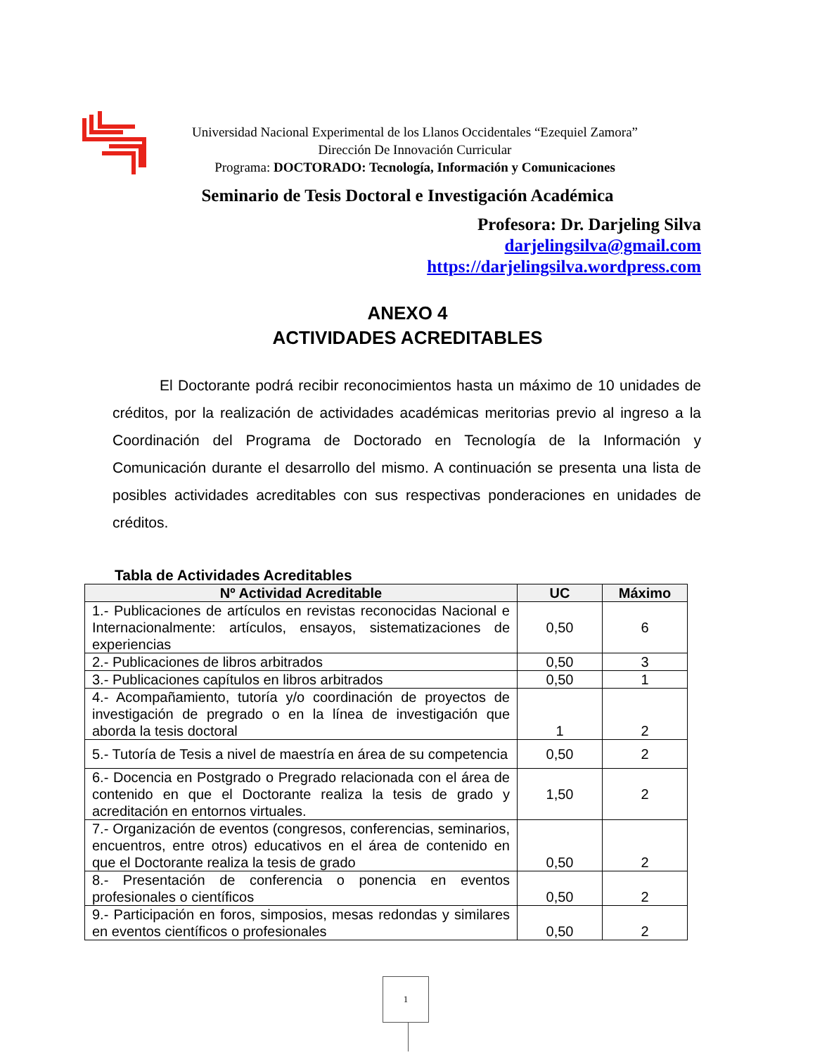Universidad Nacional Experimental de los Llanos Occidentales “Ezequiel Zamora”
Dirección De Innovación Curricular
Programa: DOCTORADO: Tecnología, Información y Comunicaciones
Seminario de Tesis Doctoral e Investigación Académica
Profesora: Dr. Darjeling Silva
darjelingsilva@gmail.com
https://darjelingsilva.wordpress.com
ANEXO 4
ACTIVIDADES ACREDITABLES
El Doctorante podrá recibir reconocimientos hasta un máximo de 10 unidades de créditos, por la realización de actividades académicas meritorias previo al ingreso a la Coordinación del Programa de Doctorado en Tecnología de la Información y Comunicación durante el desarrollo del mismo. A continuación se presenta una lista de posibles actividades acreditables con sus respectivas ponderaciones en unidades de créditos.
Tabla de Actividades Acreditables
| Nº Actividad Acreditable | UC | Máximo |
| --- | --- | --- |
| 1.- Publicaciones de artículos en revistas reconocidas Nacional e Internacionalmente: artículos, ensayos, sistematizaciones de experiencias | 0,50 | 6 |
| 2.- Publicaciones de libros arbitrados | 0,50 | 3 |
| 3.- Publicaciones capítulos en libros arbitrados | 0,50 | 1 |
| 4.- Acompañamiento, tutoría y/o coordinación de proyectos de investigación de pregrado o en la línea de investigación que aborda la tesis doctoral | 1 | 2 |
| 5.- Tutoría de Tesis a nivel de maestría en área de su competencia | 0,50 | 2 |
| 6.- Docencia en Postgrado o Pregrado relacionada con el área de contenido en que el Doctorante realiza la tesis de grado y acreditación en entornos virtuales. | 1,50 | 2 |
| 7.- Organización de eventos (congresos, conferencias, seminarios, encuentros, entre otros) educativos en el área de contenido en que el Doctorante realiza la tesis de grado | 0,50 | 2 |
| 8.- Presentación de conferencia o ponencia en eventos profesionales o científicos | 0,50 | 2 |
| 9.- Participación en foros, simposios, mesas redondas y similares en eventos científicos o profesionales | 0,50 | 2 |
1